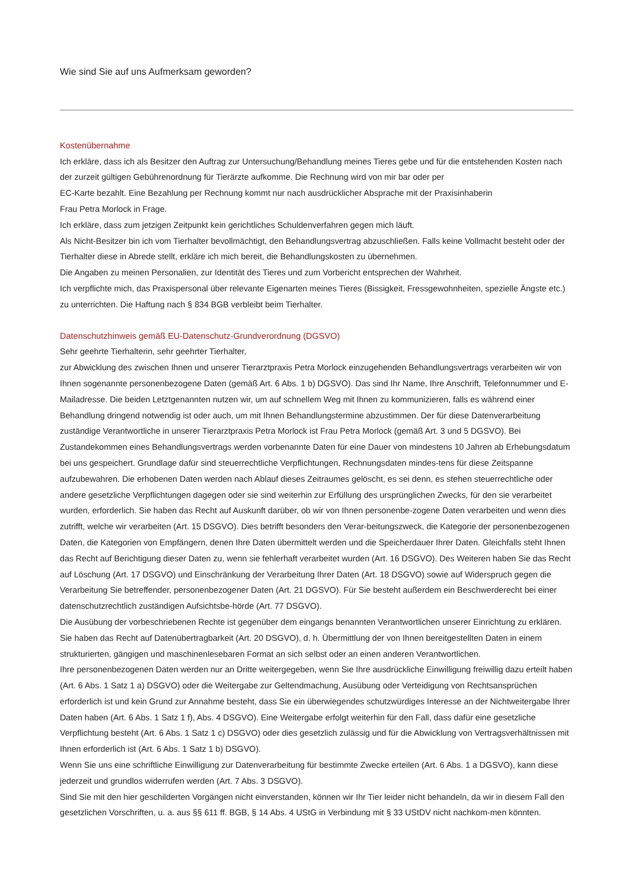Wie sind Sie auf uns Aufmerksam geworden?
Kostenübernahme
Ich erkläre, dass ich als Besitzer den Auftrag zur Untersuchung/Behandlung meines Tieres gebe und für die entstehenden Kosten nach der zurzeit gültigen Gebührenordnung für Tierärzte aufkomme. Die Rechnung wird von mir bar oder per
EC-Karte bezahlt. Eine Bezahlung per Rechnung kommt nur nach ausdrücklicher Absprache mit der Praxisinhaberin
Frau Petra Morlock in Frage.
Ich erkläre, dass zum jetzigen Zeitpunkt kein gerichtliches Schuldenverfahren gegen mich läuft.
Als Nicht-Besitzer bin ich vom Tierhalter bevollmächtigt, den Behandlungsvertrag abzuschließen. Falls keine Vollmacht besteht oder der Tierhalter diese in Abrede stellt, erkläre ich mich bereit, die Behandlungskosten zu übernehmen.
Die Angaben zu meinen Personalien, zur Identität des Tieres und zum Vorbericht entsprechen der Wahrheit.
Ich verpflichte mich, das Praxispersonal über relevante Eigenarten meines Tieres (Bissigkeit, Fressgewohnheiten, spezielle Ängste etc.) zu unterrichten. Die Haftung nach § 834 BGB verbleibt beim Tierhalter.
Datenschutzhinweis gemäß EU-Datenschutz-Grundverordnung (DGSVO)
Sehr geehrte Tierhalterin, sehr geehrter Tierhalter,
zur Abwicklung des zwischen Ihnen und unserer Tierarztpraxis Petra Morlock einzugehenden Behandlungsvertrags verarbeiten wir von Ihnen sogenannte personenbezogene Daten (gemäß Art. 6 Abs. 1 b) DGSVO). Das sind Ihr Name, Ihre Anschrift, Telefonnummer und E-Mailadresse. Die beiden Letztgenannten nutzen wir, um auf schnellem Weg mit Ihnen zu kommunizieren, falls es während einer Behandlung dringend notwendig ist oder auch, um mit Ihnen Behandlungstermine abzustimmen. Der für diese Datenverarbeitung zuständige Verantwortliche in unserer Tierarztpraxis Petra Morlock ist Frau Petra Morlock (gemäß Art. 3 und 5 DGSVO). Bei Zustandekommen eines Behandlungsvertrags werden vorbenannte Daten für eine Dauer von mindestens 10 Jahren ab Erhebungsdatum bei uns gespeichert. Grundlage dafür sind steuerrechtliche Verpflichtungen, Rechnungsdaten mindes-tens für diese Zeitspanne aufzubewahren. Die erhobenen Daten werden nach Ablauf dieses Zeitraumes gelöscht, es sei denn, es stehen steuerrechtliche oder andere gesetzliche Verpflichtungen dagegen oder sie sind weiterhin zur Erfüllung des ursprünglichen Zwecks, für den sie verarbeitet wurden, erforderlich. Sie haben das Recht auf Auskunft darüber, ob wir von Ihnen personenbe-zogene Daten verarbeiten und wenn dies zutrifft, welche wir verarbeiten (Art. 15 DSGVO). Dies betrifft besonders den Verar-beitungszweck, die Kategorie der personenbezogenen Daten, die Kategorien von Empfängern, denen Ihre Daten übermittelt werden und die Speicherdauer Ihrer Daten. Gleichfalls steht Ihnen das Recht auf Berichtigung dieser Daten zu, wenn sie fehlerhaft verarbeitet wurden (Art. 16 DSGVO). Des Weiteren haben Sie das Recht auf Löschung (Art. 17 DSGVO) und Einschränkung der Verarbeitung Ihrer Daten (Art. 18 DSGVO) sowie auf Widerspruch gegen die Verarbeitung Sie betreffender, personenbezogener Daten (Art. 21 DGSVO). Für Sie besteht außerdem ein Beschwerderecht bei einer datenschutzrechtlich zuständigen Aufsichtsbe-hörde (Art. 77 DSGVO).
Die Ausübung der vorbeschriebenen Rechte ist gegenüber dem eingangs benannten Verantwortlichen unserer Einrichtung zu erklären. Sie haben das Recht auf Datenübertragbarkeit (Art. 20 DSGVO), d. h. Übermittlung der von Ihnen bereitgestellten Daten in einem strukturierten, gängigen und maschinenlesebaren Format an sich selbst oder an einen anderen Verantwortlichen.
Ihre personenbezogenen Daten werden nur an Dritte weitergegeben, wenn Sie Ihre ausdrückliche Einwilligung freiwillig dazu erteilt haben (Art. 6 Abs. 1 Satz 1 a) DSGVO) oder die Weitergabe zur Geltendmachung, Ausübung oder Verteidigung von Rechtsansprüchen erforderlich ist und kein Grund zur Annahme besteht, dass Sie ein überwiegendes schutzwürdiges Interesse an der Nichtweitergabe Ihrer Daten haben (Art. 6 Abs. 1 Satz 1 f), Abs. 4 DSGVO). Eine Weitergabe erfolgt weiterhin für den Fall, dass dafür eine gesetzliche Verpflichtung besteht (Art. 6 Abs. 1 Satz 1 c) DSGVO) oder dies gesetzlich zulässig und für die Abwicklung von Vertragsverhältnissen mit Ihnen erforderlich ist (Art. 6 Abs. 1 Satz 1 b) DSGVO).
Wenn Sie uns eine schriftliche Einwilligung zur Datenverarbeitung für bestimmte Zwecke erteilen (Art. 6 Abs. 1 a DGSVO), kann diese jederzeit und grundlos widerrufen werden (Art. 7 Abs. 3 DSGVO).
Sind Sie mit den hier geschilderten Vorgängen nicht einverstanden, können wir Ihr Tier leider nicht behandeln, da wir in diesem Fall den gesetzlichen Vorschriften, u. a. aus §§ 611 ff. BGB, § 14 Abs. 4 UStG in Verbindung mit § 33 UStDV nicht nachkom-men könnten.